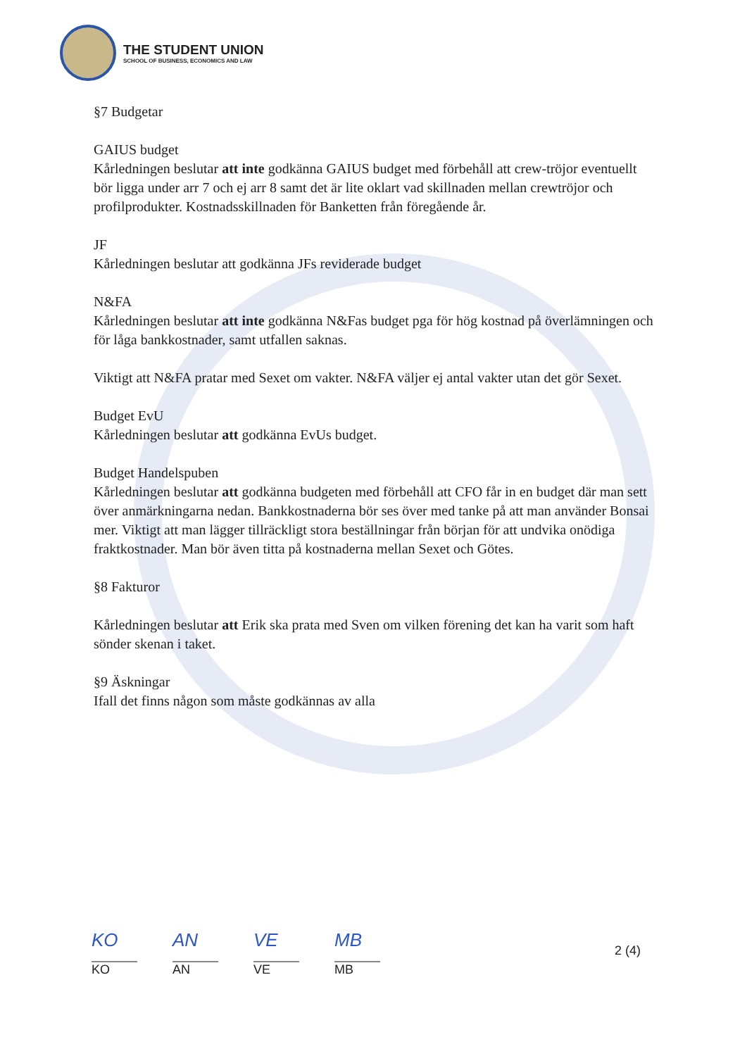THE STUDENT UNION
SCHOOL OF BUSINESS, ECONOMICS AND LAW
§7 Budgetar
GAIUS budget
Kårledningen beslutar att inte godkänna GAIUS budget med förbehåll att crew-tröjor eventuellt bör ligga under arr 7 och ej arr 8 samt det är lite oklart vad skillnaden mellan crewtröjor och profilprodukter. Kostnadsskillnaden för Banketten från föregående år.
JF
Kårledningen beslutar att godkänna JFs reviderade budget
N&FA
Kårledningen beslutar att inte godkänna N&Fas budget pga för hög kostnad på överlämningen och för låga bankkostnader, samt utfallen saknas.
Viktigt att N&FA pratar med Sexet om vakter. N&FA väljer ej antal vakter utan det gör Sexet.
Budget EvU
Kårledningen beslutar att godkänna EvUs budget.
Budget Handelspuben
Kårledningen beslutar att godkänna budgeten med förbehåll att CFO får in en budget där man sett över anmärkningarna nedan. Bankkostnaderna bör ses över med tanke på att man använder Bonsai mer. Viktigt att man lägger tillräckligt stora beställningar från början för att undvika onödiga fraktkostnader. Man bör även titta på kostnaderna mellan Sexet och Götes.
§8 Fakturor
Kårledningen beslutar att Erik ska prata med Sven om vilken förening det kan ha varit som haft sönder skenan i taket.
§9 Äskningar
Ifall det finns någon som måste godkännas av alla
KO
KO
AN
AN
VE
VE
MB
MB
2 (4)